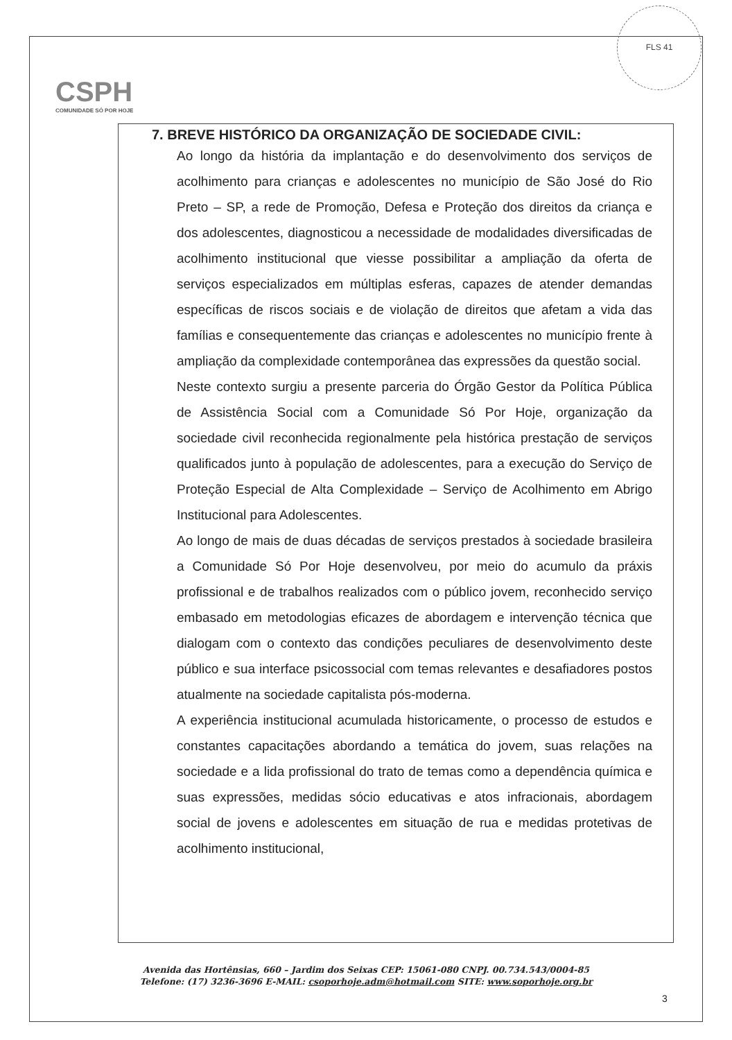FLS 41
CSPH
COMUNIDADE SÓ POR HOJE
7. BREVE HISTÓRICO DA ORGANIZAÇÃO DE SOCIEDADE CIVIL:
Ao longo da história da implantação e do desenvolvimento dos serviços de acolhimento para crianças e adolescentes no município de São José do Rio Preto – SP, a rede de Promoção, Defesa e Proteção dos direitos da criança e dos adolescentes, diagnosticou a necessidade de modalidades diversificadas de acolhimento institucional que viesse possibilitar a ampliação da oferta de serviços especializados em múltiplas esferas, capazes de atender demandas específicas de riscos sociais e de violação de direitos que afetam a vida das famílias e consequentemente das crianças e adolescentes no município frente à ampliação da complexidade contemporânea das expressões da questão social.
Neste contexto surgiu a presente parceria do Órgão Gestor da Política Pública de Assistência Social com a Comunidade Só Por Hoje, organização da sociedade civil reconhecida regionalmente pela histórica prestação de serviços qualificados junto à população de adolescentes, para a execução do Serviço de Proteção Especial de Alta Complexidade – Serviço de Acolhimento em Abrigo Institucional para Adolescentes.
Ao longo de mais de duas décadas de serviços prestados à sociedade brasileira a Comunidade Só Por Hoje desenvolveu, por meio do acumulo da práxis profissional e de trabalhos realizados com o público jovem, reconhecido serviço embasado em metodologias eficazes de abordagem e intervenção técnica que dialogam com o contexto das condições peculiares de desenvolvimento deste público e sua interface psicossocial com temas relevantes e desafiadores postos atualmente na sociedade capitalista pós-moderna.
A experiência institucional acumulada historicamente, o processo de estudos e constantes capacitações abordando a temática do jovem, suas relações na sociedade e a lida profissional do trato de temas como a dependência química e suas expressões, medidas sócio educativas e atos infracionais, abordagem social de jovens e adolescentes em situação de rua e medidas protetivas de acolhimento institucional,
Avenida das Hortênsias, 660 – Jardim dos Seixas CEP: 15061-080 CNPJ. 00.734.543/0004-85
Telefone: (17) 3236-3696 E-MAIL: csoporhoje.adm@hotmail.com SITE: www.soporhoje.org.br
3